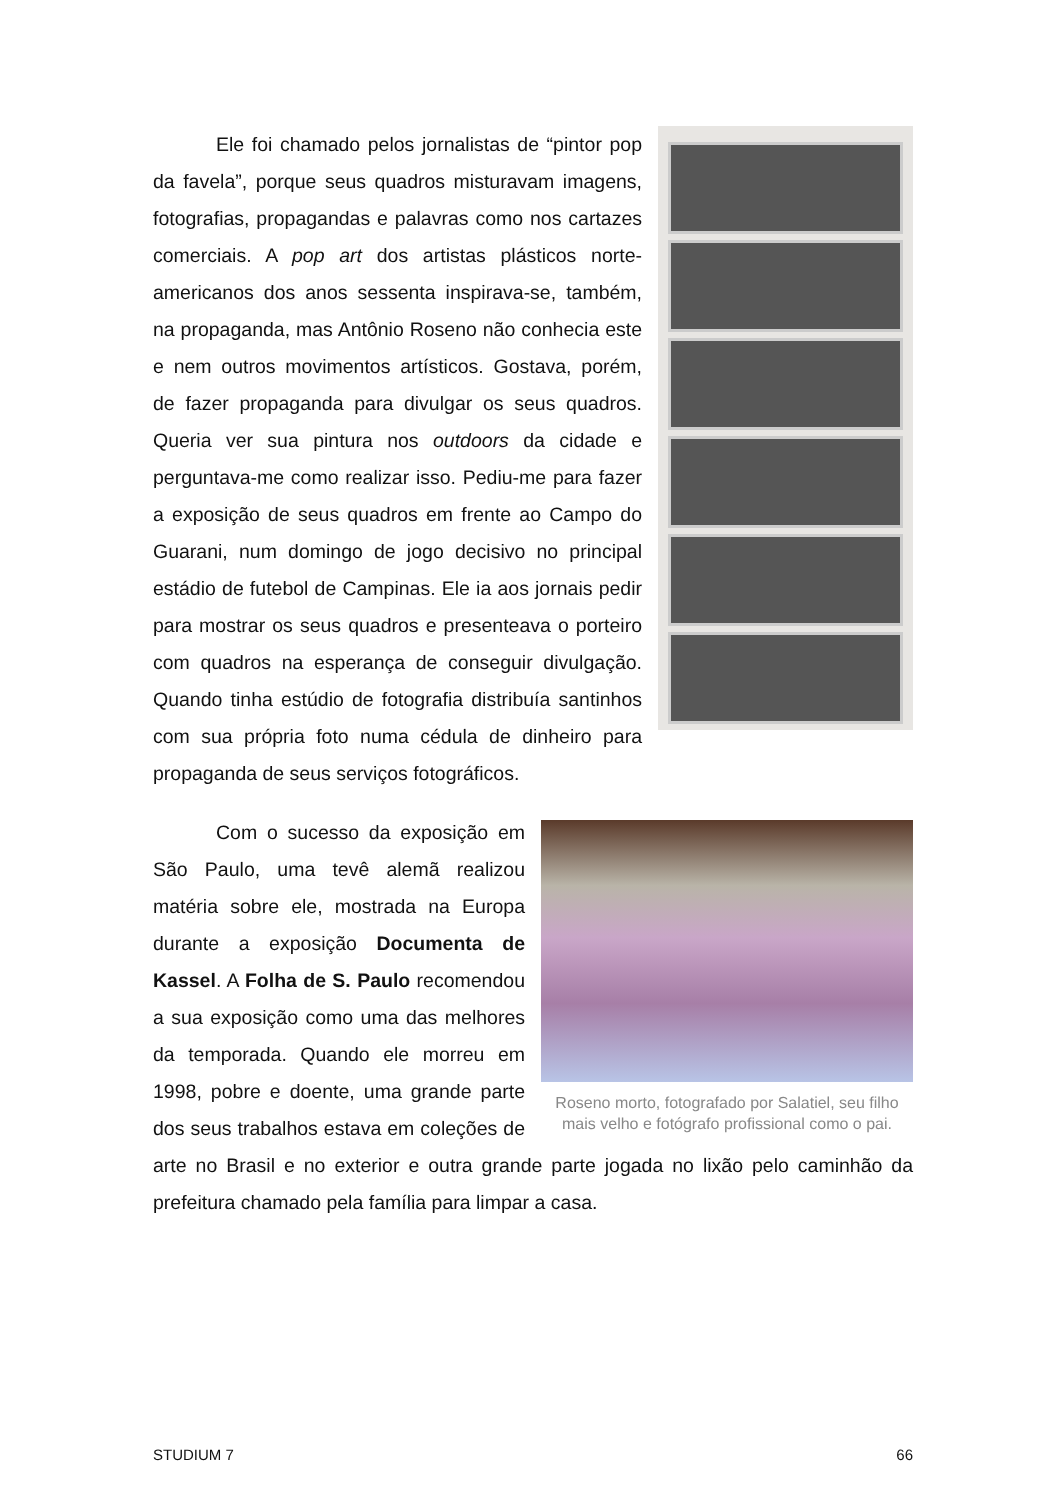Ele foi chamado pelos jornalistas de “pintor pop da favela”, porque seus quadros misturavam imagens, fotografias, propagandas e palavras como nos cartazes comerciais. A pop art dos artistas plásticos norte-americanos dos anos sessenta inspirava-se, também, na propaganda, mas Antônio Roseno não conhecia este e nem outros movimentos artísticos. Gostava, porém, de fazer propaganda para divulgar os seus quadros. Queria ver sua pintura nos outdoors da cidade e perguntava-me como realizar isso. Pediu-me para fazer a exposição de seus quadros em frente ao Campo do Guarani, num domingo de jogo decisivo no principal estádio de futebol de Campinas. Ele ia aos jornais pedir para mostrar os seus quadros e presenteava o porteiro com quadros na esperança de conseguir divulgação. Quando tinha estúdio de fotografia distribuía santinhos com sua própria foto numa cédula de dinheiro para propaganda de seus serviços fotográficos.
Roseno morto, fotografado por Salatiel, seu filho mais velho e fotógrafo profissional como o pai.
Com o sucesso da exposição em São Paulo, uma tevê alemã realizou matéria sobre ele, mostrada na Europa durante a exposição Documenta de Kassel. A Folha de S. Paulo recomendou a sua exposição como uma das melhores da temporada. Quando ele morreu em 1998, pobre e doente, uma grande parte dos seus trabalhos estava em coleções de arte no Brasil e no exterior e outra grande parte jogada no lixão pelo caminhão da prefeitura chamado pela família para limpar a casa.
STUDIUM 7 66